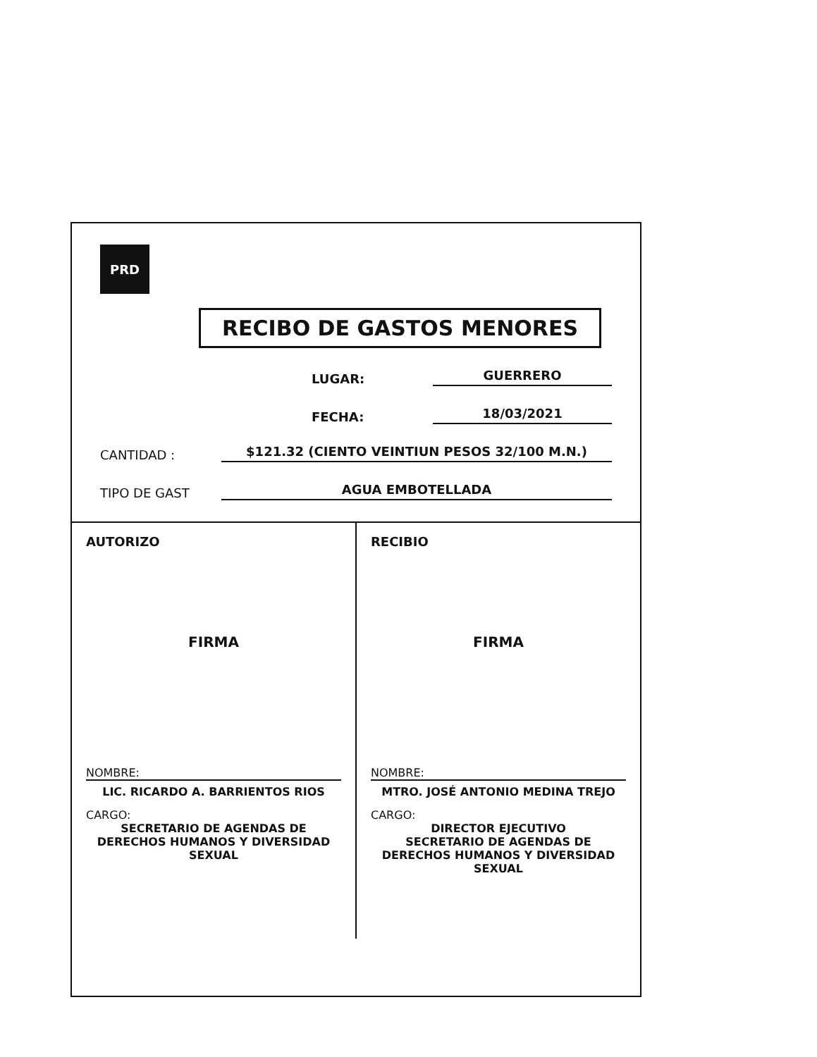PRD
RECIBO DE GASTOS MENORES
LUGAR: GUERRERO
FECHA: 18/03/2021
CANTIDAD : $121.32 (CIENTO VEINTIUN PESOS 32/100 M.N.)
TIPO DE GAST AGUA EMBOTELLADA
AUTORIZO
FIRMA
NOMBRE:
LIC. RICARDO A. BARRIENTOS RIOS
CARGO:
SECRETARIO DE AGENDAS DE DERECHOS HUMANOS Y DIVERSIDAD SEXUAL
RECIBIO
FIRMA
NOMBRE:
MTRO. JOSÉ ANTONIO MEDINA TREJO
CARGO:
DIRECTOR EJECUTIVO
SECRETARIO DE AGENDAS DE DERECHOS HUMANOS Y DIVERSIDAD SEXUAL